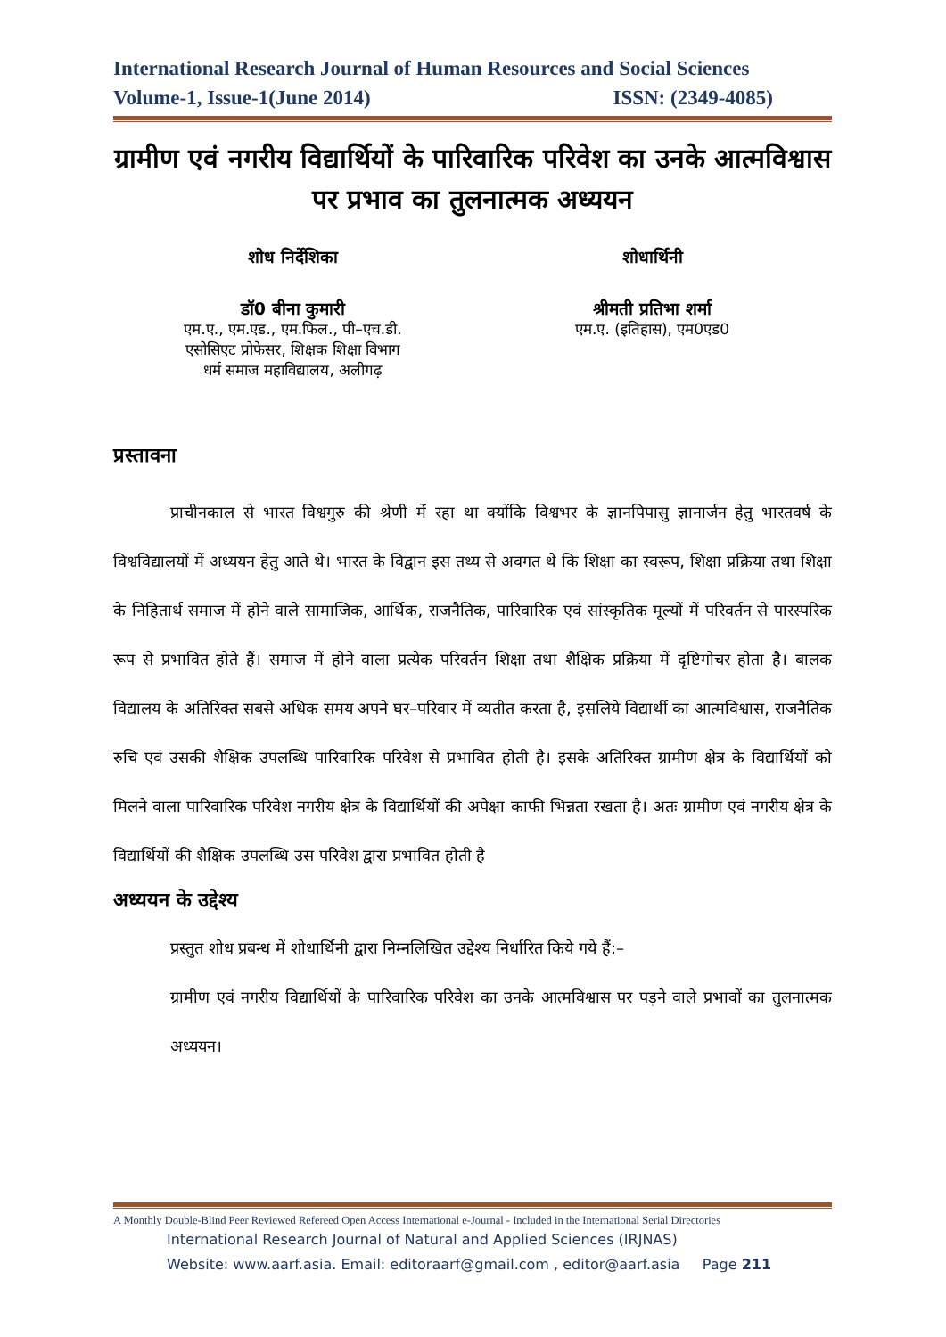International Research Journal of Human Resources and Social Sciences
Volume-1, Issue-1(June 2014) ISSN: (2349-4085)
ग्रामीण एवं नगरीय विद्यार्थियों के पारिवारिक परिवेश का उनके आत्मविश्वास पर प्रभाव का तुलनात्मक अध्ययन
शोध निर्देशिका
डॉ0 बीना कुमारी
एम.ए., एम.एड., एम.फिल., पी–एच.डी.
एसोसिएट प्रोफेसर, शिक्षक शिक्षा विभाग
धर्म समाज महाविद्यालय, अलीगढ़
शोधार्थिनी
श्रीमती प्रतिभा शर्मा
एम.ए. (इतिहास), एम0एड0
प्रस्तावना
प्राचीनकाल से भारत विश्वगुरु की श्रेणी में रहा था क्योंकि विश्वभर के ज्ञानपिपासु ज्ञानार्जन हेतु भारतवर्ष के विश्वविद्यालयों में अध्ययन हेतु आते थे। भारत के विद्वान इस तथ्य से अवगत थे कि शिक्षा का स्वरूप, शिक्षा प्रक्रिया तथा शिक्षा के निहितार्थ समाज में होने वाले सामाजिक, आर्थिक, राजनैतिक, पारिवारिक एवं सांस्कृतिक मूल्यों में परिवर्तन से पारस्परिक रूप से प्रभावित होते हैं। समाज में होने वाला प्रत्येक परिवर्तन शिक्षा तथा शैक्षिक प्रक्रिया में दृष्टिगोचर होता है। बालक विद्यालय के अतिरिक्त सबसे अधिक समय अपने घर–परिवार में व्यतीत करता है, इसलिये विद्यार्थी का आत्मविश्वास, राजनैतिक रुचि एवं उसकी शैक्षिक उपलब्धि पारिवारिक परिवेश से प्रभावित होती है। इसके अतिरिक्त ग्रामीण क्षेत्र के विद्यार्थियों को मिलने वाला पारिवारिक परिवेश नगरीय क्षेत्र के विद्यार्थियों की अपेक्षा काफी भिन्नता रखता है। अतः ग्रामीण एवं नगरीय क्षेत्र के विद्यार्थियों की शैक्षिक उपलब्धि उस परिवेश द्वारा प्रभावित होती है
अध्ययन के उद्देश्य
प्रस्तुत शोध प्रबन्ध में शोधार्थिनी द्वारा निम्नलिखित उद्देश्य निर्धारित किये गये हैं:–
ग्रामीण एवं नगरीय विद्यार्थियों के पारिवारिक परिवेश का उनके आत्मविश्वास पर पड़ने वाले प्रभावों का तुलनात्मक अध्ययन।
A Monthly Double-Blind Peer Reviewed Refereed Open Access International e-Journal - Included in the International Serial Directories
International Research Journal of Natural and Applied Sciences (IRJNAS)
Website: www.aarf.asia. Email: editoraarf@gmail.com , editor@aarf.asia Page 211